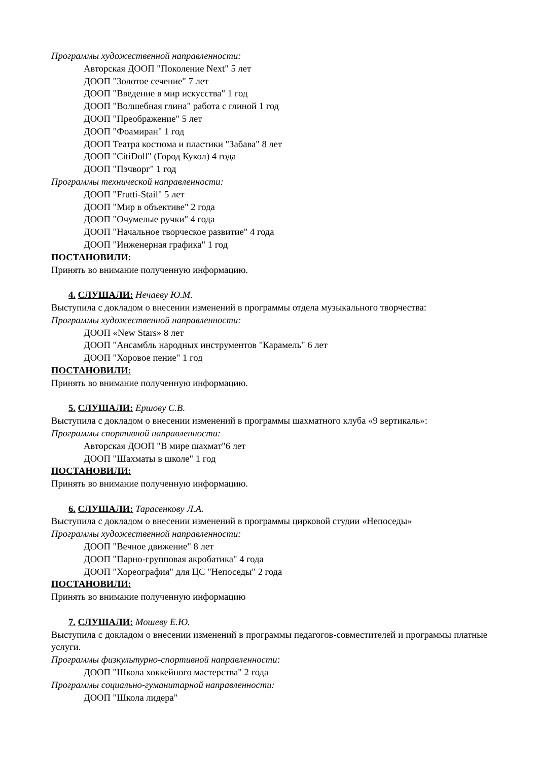Программы художественной направленности:
Авторская ДООП "Поколение Next" 5 лет
ДООП "Золотое сечение" 7 лет
ДООП "Введение в мир искусства" 1 год
ДООП "Волшебная глина" работа с глиной 1 год
ДООП "Преображение" 5 лет
ДООП "Фоамиран" 1 год
ДООП Театра костюма и пластики "Забава" 8 лет
ДООП "CitiDoll" (Город Кукол) 4 года
ДООП "Пэчворг" 1 год
Программы технической направленности:
ДООП "Frutti-Stail" 5 лет
ДООП "Мир в объективе" 2 года
ДООП "Очумелые ручки" 4 года
ДООП "Начальное творческое развитие" 4 года
ДООП "Инженерная графика" 1 год
ПОСТАНОВИЛИ:
Принять во внимание полученную информацию.
4. СЛУШАЛИ: Нечаеву Ю.М.
Выступила с докладом о внесении изменений в программы отдела музыкального творчества:
Программы художественной направленности:
ДООП «New Stars» 8 лет
ДООП "Ансамбль народных инструментов "Карамель" 6 лет
ДООП "Хоровое пение" 1 год
ПОСТАНОВИЛИ:
Принять во внимание полученную информацию.
5. СЛУШАЛИ: Ершову С.В.
Выступила с докладом о внесении изменений в программы шахматного клуба «9 вертикаль»:
Программы спортивной направленности:
Авторская ДООП "В мире шахмат"6 лет
ДООП "Шахматы в школе" 1 год
ПОСТАНОВИЛИ:
Принять во внимание полученную информацию.
6. СЛУШАЛИ: Тарасенкову Л.А.
Выступила с докладом о внесении изменений в программы цирковой студии «Непоседы»
Программы художественной направленности:
ДООП "Вечное движение" 8 лет
ДООП "Парно-групповая акробатика" 4 года
ДООП "Хореография" для ЦС "Непоседы" 2 года
ПОСТАНОВИЛИ:
Принять во внимание полученную информацию
7. СЛУШАЛИ: Мошеву Е.Ю.
Выступила с докладом о внесении изменений в программы педагогов-совместителей и программы платные услуги.
Программы физкультурно-спортивной направленности:
ДООП "Школа хоккейного мастерства" 2 года
Программы социально-гуманитарной направленности:
ДООП "Школа лидера"